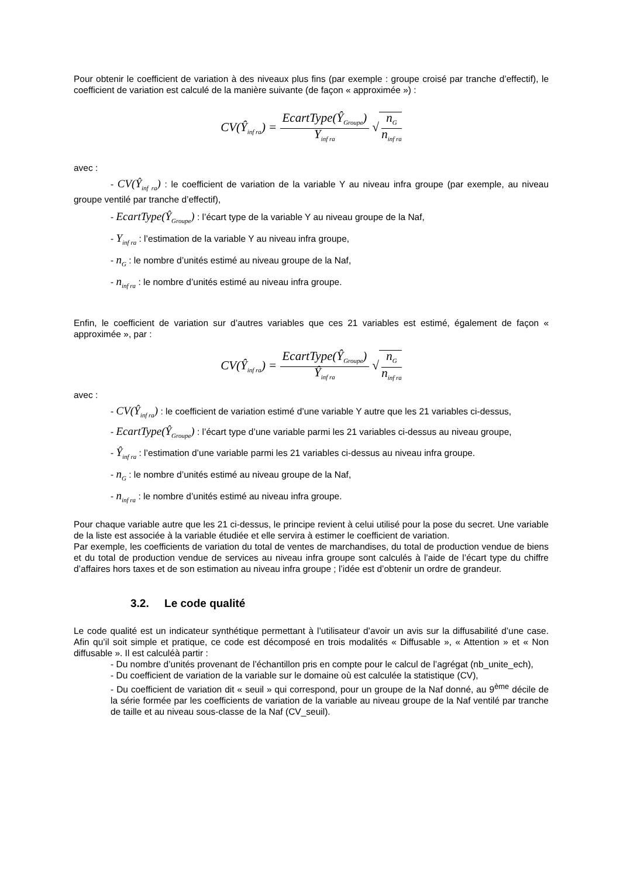Pour obtenir le coefficient de variation à des niveaux plus fins (par exemple : groupe croisé par tranche d’effectif), le coefficient de variation est calculé de la manière suivante (de façon « approximée ») :
CV(Ŷ<sub>inf ra</sub>) = EcartType(Ŷ<sub>Groupe</sub>) Y<sub>inf ra</sub> √ n<sub>G</sub> n<sub>inf ra</sub>
avec :
- CV(Ŷ<sub>inf ra</sub>) : le coefficient de variation de la variable Y au niveau infra groupe (par exemple, au niveau groupe ventilé par tranche d’effectif),
- EcartType(Ŷ<sub>Groupe</sub>) : l’écart type de la variable Y au niveau groupe de la Naf,
- Y<sub>inf ra</sub> : l’estimation de la variable Y au niveau infra groupe,
- n<sub>G</sub> : le nombre d’unités estimé au niveau groupe de la Naf,
- n<sub>inf ra</sub> : le nombre d’unités estimé au niveau infra groupe.
Enfin, le coefficient de variation sur d’autres variables que ces 21 variables est estimé, également de façon « approximée », par :
CV(Ŷ<sub>inf ra</sub>) = EcartType(Ŷ<sub>Groupe</sub>) Ŷ<sub>inf ra</sub> √ n<sub>G</sub> n<sub>inf ra</sub>
avec :
- CV(Ŷ<sub>inf ra</sub>) : le coefficient de variation estimé d’une variable Y autre que les 21 variables ci-dessus,
- EcartType(Ŷ<sub>Groupe</sub>) : l’écart type d’une variable parmi les 21 variables ci-dessus au niveau groupe,
- Ŷ<sub>inf ra</sub> : l’estimation d’une variable parmi les 21 variables ci-dessus au niveau infra groupe.
- n<sub>G</sub> : le nombre d’unités estimé au niveau groupe de la Naf,
- n<sub>inf ra</sub> : le nombre d’unités estimé au niveau infra groupe.
Pour chaque variable autre que les 21 ci-dessus, le principe revient à celui utilisé pour la pose du secret. Une variable de la liste est associée à la variable étudiée et elle servira à estimer le coefficient de variation.
Par exemple, les coefficients de variation du total de ventes de marchandises, du total de production vendue de biens et du total de production vendue de services au niveau infra groupe sont calculés à l’aide de l’écart type du chiffre d’affaires hors taxes et de son estimation au niveau infra groupe ; l’idée est d’obtenir un ordre de grandeur.
3.2. Le code qualité
Le code qualité est un indicateur synthétique permettant à l’utilisateur d’avoir un avis sur la diffusabilité d’une case. Afin qu’il soit simple et pratique, ce code est décomposé en trois modalités « Diffusable », « Attention » et « Non diffusable ». Il est calculéà partir :
- Du nombre d’unités provenant de l’échantillon pris en compte pour le calcul de l’agrégat (nb_unite_ech),
- Du coefficient de variation de la variable sur le domaine où est calculée la statistique (CV),
- Du coefficient de variation dit « seuil » qui correspond, pour un groupe de la Naf donné, au 9<sup>ème</sup> décile de la série formée par les coefficients de variation de la variable au niveau groupe de la Naf ventilé par tranche de taille et au niveau sous-classe de la Naf (CV_seuil).